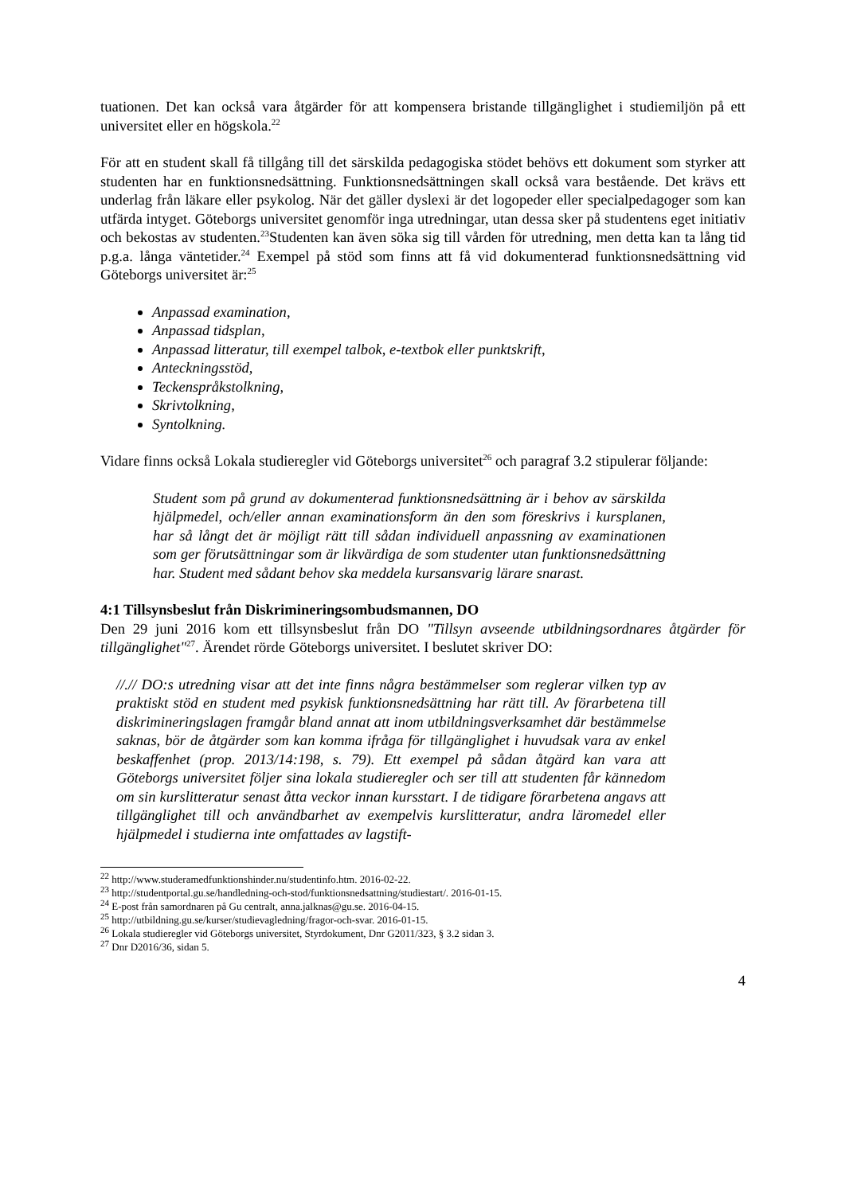tuationen. Det kan också vara åtgärder för att kompensera bristande tillgänglighet i studiemiljön på ett universitet eller en högskola.<sup>22</sup>
För att en student skall få tillgång till det särskilda pedagogiska stödet behövs ett dokument som styrker att studenten har en funktionsnedsättning. Funktionsnedsättningen skall också vara bestående. Det krävs ett underlag från läkare eller psykolog. När det gäller dyslexi är det logopeder eller specialpedagoger som kan utfärda intyget. Göteborgs universitet genomför inga utredningar, utan dessa sker på studentens eget initiativ och bekostas av studenten.<sup>23</sup>Studenten kan även söka sig till vården för utredning, men detta kan ta lång tid p.g.a. långa väntetider.<sup>24</sup> Exempel på stöd som finns att få vid dokumenterad funktionsnedsättning vid Göteborgs universitet är:<sup>25</sup>
Anpassad examination,
Anpassad tidsplan,
Anpassad litteratur, till exempel talbok, e-textbok eller punktskrift,
Anteckningsstöd,
Teckenspråkstolkning,
Skrivtolkning,
Syntolkning.
Vidare finns också Lokala studieregler vid Göteborgs universitet<sup>26</sup> och paragraf 3.2 stipulerar följande:
Student som på grund av dokumenterad funktionsnedsättning är i behov av särskilda hjälpmedel, och/eller annan examinationsform än den som föreskrivs i kursplanen, har så långt det är möjligt rätt till sådan individuell anpassning av examinationen som ger förutsättningar som är likvärdiga de som studenter utan funktionsnedsättning har. Student med sådant behov ska meddela kursansvarig lärare snarast.
4:1 Tillsynsbeslut från Diskrimineringsombudsmannen, DO
Den 29 juni 2016 kom ett tillsynsbeslut från DO "Tillsyn avseende utbildningsordnares åtgärder för tillgänglighet"<sup>27</sup>. Ärendet rörde Göteborgs universitet. I beslutet skriver DO:
//.// DO:s utredning visar att det inte finns några bestämmelser som reglerar vilken typ av praktiskt stöd en student med psykisk funktionsnedsättning har rätt till. Av förarbetena till diskrimineringslagen framgår bland annat att inom utbildningsverksamhet där bestämmelse saknas, bör de åtgärder som kan komma ifråga för tillgänglighet i huvudsak vara av enkel beskaffenhet (prop. 2013/14:198, s. 79). Ett exempel på sådan åtgärd kan vara att Göteborgs universitet följer sina lokala studieregler och ser till att studenten får kännedom om sin kurslitteratur senast åtta veckor innan kursstart. I de tidigare förarbetena angavs att tillgänglighet till och användbarhet av exempelvis kurslitteratur, andra läromedel eller hjälpmedel i studierna inte omfattades av lagstift-
<sup>22</sup> http://www.studeramedfunktionshinder.nu/studentinfo.htm. 2016-02-22.
<sup>23</sup> http://studentportal.gu.se/handledning-och-stod/funktionsnedsattning/studiestart/. 2016-01-15.
<sup>24</sup> E-post från samordnaren på Gu centralt, anna.jalknas@gu.se. 2016-04-15.
<sup>25</sup> http://utbildning.gu.se/kurser/studievagledning/fragor-och-svar. 2016-01-15.
<sup>26</sup> Lokala studieregler vid Göteborgs universitet, Styrdokument, Dnr G2011/323, § 3.2 sidan 3.
<sup>27</sup> Dnr D2016/36, sidan 5.
4